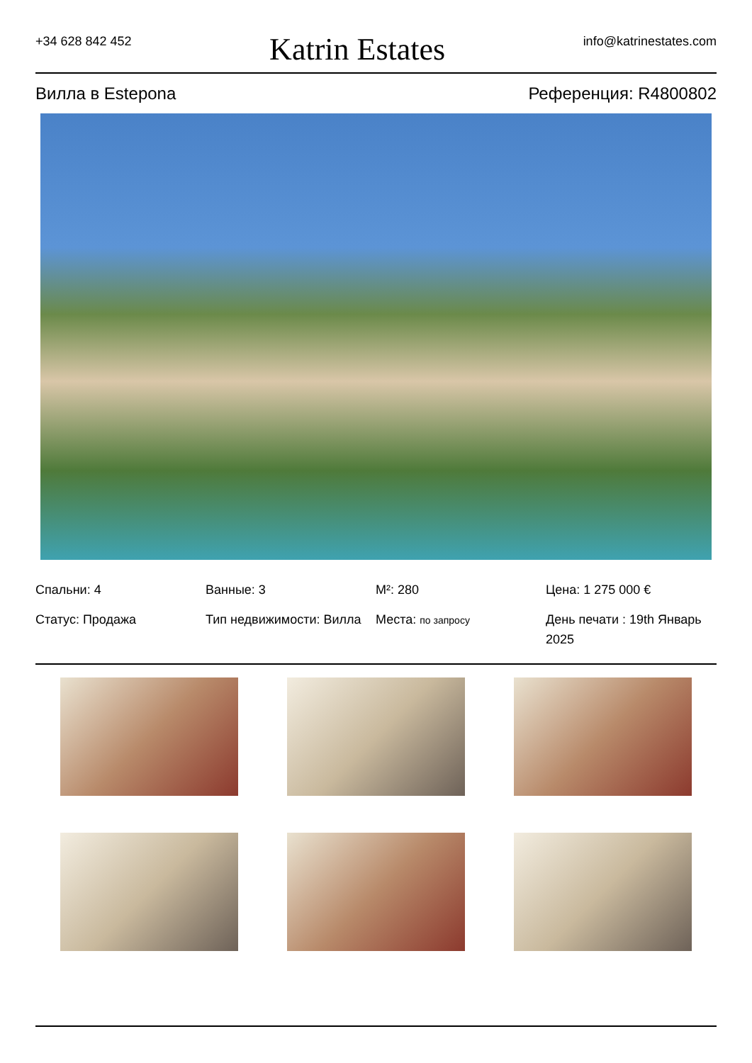+34 628 842 452 Katrin Estates info@katrinestates.com
Вилла в Estepona Референция: R4800802
Спальни: 4
Ванные: 3
M²: 280
Цена: 1 275 000 €
Статус: Продажа
Тип недвижимости: Вилла
Места: по запросу
День печати : 19th Январь 2025